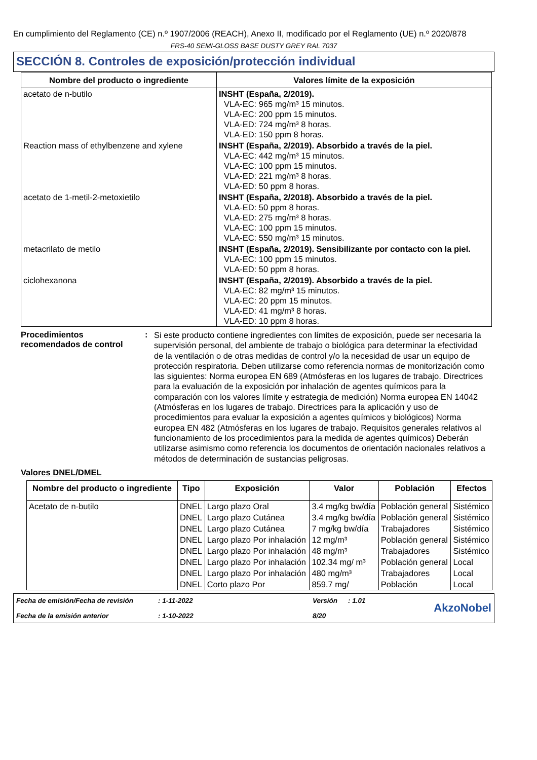En cumplimiento del Reglamento (CE) n.º 1907/2006 (REACH), Anexo II, modificado por el Reglamento (UE) n.º 2020/878
FRS-40 SEMI-GLOSS BASE DUSTY GREY RAL 7037
SECCIÓN 8. Controles de exposición/protección individual
| Nombre del producto o ingrediente | Valores límite de la exposición |
| --- | --- |
| acetato de n-butilo | INSHT (España, 2/2019). VLA-EC: 965 mg/m³ 15 minutos. VLA-EC: 200 ppm 15 minutos. VLA-ED: 724 mg/m³ 8 horas. VLA-ED: 150 ppm 8 horas. |
| Reaction mass of ethylbenzene and xylene | INSHT (España, 2/2019). Absorbido a través de la piel. VLA-EC: 442 mg/m³ 15 minutos. VLA-EC: 100 ppm 15 minutos. VLA-ED: 221 mg/m³ 8 horas. VLA-ED: 50 ppm 8 horas. |
| acetato de 1-metil-2-metoxietilo | INSHT (España, 2/2018). Absorbido a través de la piel. VLA-ED: 50 ppm 8 horas. VLA-ED: 275 mg/m³ 8 horas. VLA-EC: 100 ppm 15 minutos. VLA-EC: 550 mg/m³ 15 minutos. |
| metacrilato de metilo | INSHT (España, 2/2019). Sensibilizante por contacto con la piel. VLA-EC: 100 ppm 15 minutos. VLA-ED: 50 ppm 8 horas. |
| ciclohexanona | INSHT (España, 2/2019). Absorbido a través de la piel. VLA-EC: 82 mg/m³ 15 minutos. VLA-EC: 20 ppm 15 minutos. VLA-ED: 41 mg/m³ 8 horas. VLA-ED: 10 ppm 8 horas. |
Procedimientos recomendados de control
:
Si este producto contiene ingredientes con límites de exposición, puede ser necesaria la supervisión personal, del ambiente de trabajo o biológica para determinar la efectividad de la ventilación o de otras medidas de control y/o la necesidad de usar un equipo de protección respiratoria. Deben utilizarse como referencia normas de monitorización como las siguientes: Norma europea EN 689 (Atmósferas en los lugares de trabajo. Directrices para la evaluación de la exposición por inhalación de agentes químicos para la comparación con los valores límite y estrategia de medición) Norma europea EN 14042 (Atmósferas en los lugares de trabajo. Directrices para la aplicación y uso de procedimientos para evaluar la exposición a agentes químicos y biológicos) Norma europea EN 482 (Atmósferas en los lugares de trabajo. Requisitos generales relativos al funcionamiento de los procedimientos para la medida de agentes químicos) Deberán utilizarse asimismo como referencia los documentos de orientación nacionales relativos a métodos de determinación de sustancias peligrosas.
Valores DNEL/DMEL
| Nombre del producto o ingrediente | Tipo | Exposición | Valor | Población | Efectos |
| --- | --- | --- | --- | --- | --- |
| Acetato de n-butilo | DNEL | Largo plazo Oral | 3.4 mg/kg bw/día | Población general | Sistémico |
| | DNEL | Largo plazo Cutánea | 3.4 mg/kg bw/día | Población general | Sistémico |
| | DNEL | Largo plazo Cutánea | 7 mg/kg bw/día | Trabajadores | Sistémico |
| | DNEL | Largo plazo Por inhalación | 12 mg/m³ | Población general | Sistémico |
| | DNEL | Largo plazo Por inhalación | 48 mg/m³ | Trabajadores | Sistémico |
| | DNEL | Largo plazo Por inhalación | 102.34 mg/ m³ | Población general | Local |
| | DNEL | Largo plazo Por inhalación | 480 mg/m³ | Trabajadores | Local |
| | DNEL | Corto plazo Por | 859.7 mg/ | Población | Local |
Fecha de emisión/Fecha de revisión
Fecha de la emisión anterior
: 1-11-2022
: 1-10-2022
Versión
8/20
: 1.01
AkzoNobel